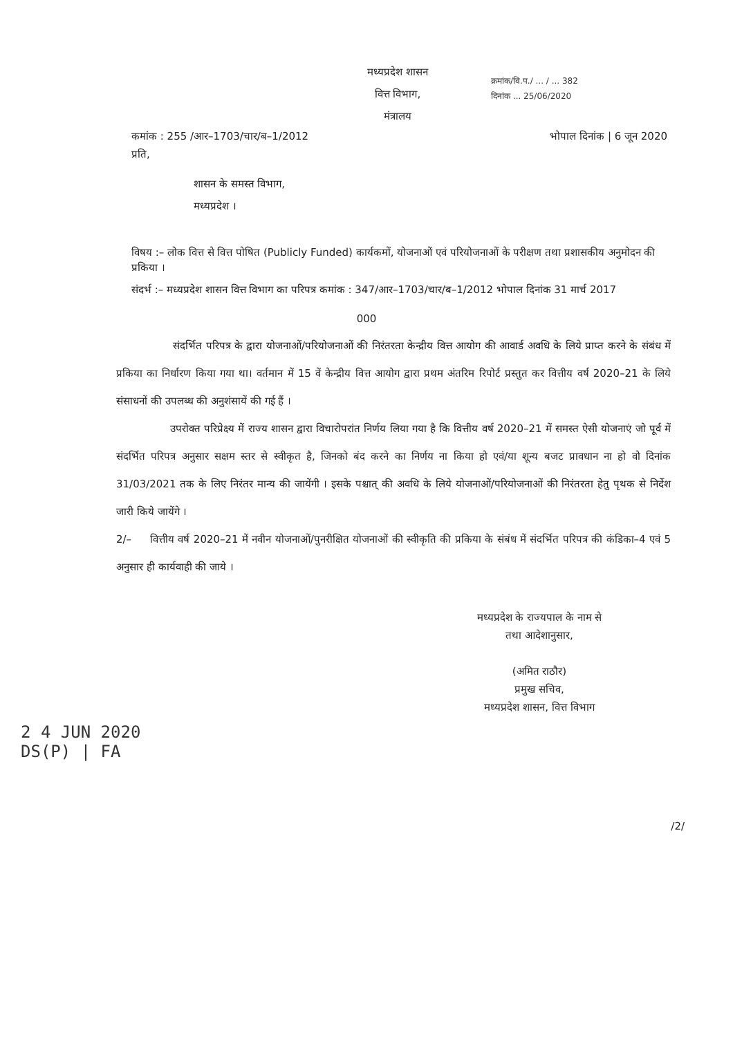मध्यप्रदेश शासन
वित्त विभाग,
मंत्रालय
क्रमांक/वि.प./ ... / ... 382
दिनांक ... 25/06/2020
कमांक : 255 /आर–1703/चार/ब–1/2012 भोपाल दिनांक | 6 जून 2020
प्रति,
शासन के समस्त विभाग,
मध्यप्रदेश ।
विषय :– लोक वित्त से वित्त पोषित (Publicly Funded) कार्यकमों, योजनाओं एवं परियोजनाओं के परीक्षण तथा प्रशासकीय अनुमोदन की प्रकिया ।
संदर्भ :– मध्यप्रदेश शासन वित्त विभाग का परिपत्र कमांक : 347/आर–1703/चार/ब–1/2012 भोपाल दिनांक 31 मार्च 2017
000
संदर्भित परिपत्र के द्वारा योजनाओं/परियोजनाओं की निरंतरता केन्द्रीय वित्त आयोग की आवार्ड अवधि के लिये प्राप्त करने के संबंध में प्रकिया का निर्धारण किया गया था। वर्तमान में 15 वें केन्द्रीय वित्त आयोग द्वारा प्रथम अंतरिम रिपोर्ट प्रस्तुत कर वित्तीय वर्ष 2020–21 के लिये संसाधनों की उपलब्ध की अनुशंसायें की गई हैं ।
उपरोक्त परिप्रेक्ष्य में राज्य शासन द्वारा विचारोपरांत निर्णय लिया गया है कि वित्तीय वर्ष 2020–21 में समस्त ऐसी योजनाएं जो पूर्व में संदर्भित परिपत्र अनुसार सक्षम स्तर से स्वीकृत है, जिनको बंद करने का निर्णय ना किया हो एवं/या शून्य बजट प्रावधान ना हो वो दिनांक 31/03/2021 तक के लिए निरंतर मान्य की जायेंगी । इसके पश्चात् की अवधि के लिये योजनाओं/परियोजनाओं की निरंतरता हेतु पृथक से निर्देश जारी किये जायेंगे ।
2/– वित्तीय वर्ष 2020–21 में नवीन योजनाओं/पुनरीक्षित योजनाओं की स्वीकृति की प्रकिया के संबंध में संदर्भित परिपत्र की कंडिका–4 एवं 5 अनुसार ही कार्यवाही की जाये ।
मध्यप्रदेश के राज्यपाल के नाम से
तथा आदेशानुसार,
(अमित राठौर)
प्रमुख सचिव,
मध्यप्रदेश शासन, वित्त विभाग
2 4 JUN 2020
DS(P) | FA
/2/